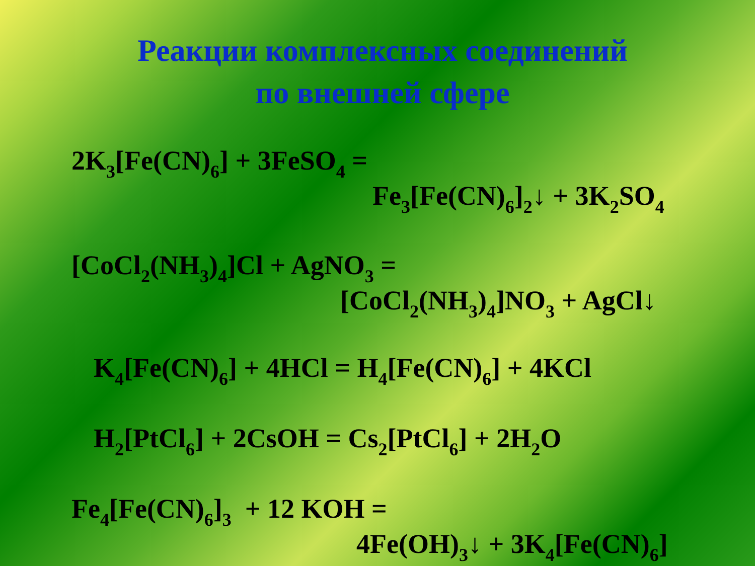Реакции комплексных соединений
по внешней сфере
2K<sub>3</sub>[Fe(CN)<sub>6</sub>] + 3FeSO<sub>4</sub> =
Fe<sub>3</sub>[Fe(CN)<sub>6</sub>]<sub>2</sub>↓ + 3K<sub>2</sub>SO<sub>4</sub>
[CoCl<sub>2</sub>(NH<sub>3</sub>)<sub>4</sub>]Cl + AgNO<sub>3</sub> =
[CoCl<sub>2</sub>(NH<sub>3</sub>)<sub>4</sub>]NO<sub>3</sub> + AgCl↓
K<sub>4</sub>[Fe(CN)<sub>6</sub>] + 4HCl = H<sub>4</sub>[Fe(CN)<sub>6</sub>] + 4KCl
H<sub>2</sub>[PtCl<sub>6</sub>] + 2CsOH = Cs<sub>2</sub>[PtCl<sub>6</sub>] + 2H<sub>2</sub>O
Fe<sub>4</sub>[Fe(CN)<sub>6</sub>]<sub>3</sub> + 12 KOH =
4Fe(OH)<sub>3</sub>↓ + 3K<sub>4</sub>[Fe(CN)<sub>6</sub>]